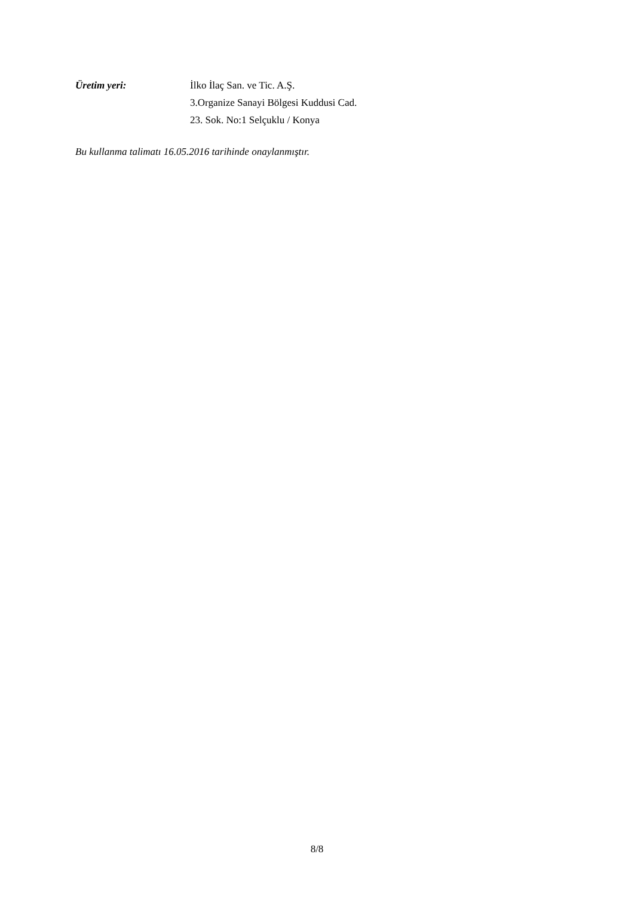Üretim yeri: İlko İlaç San. ve Tic. A.Ş.
3.Organize Sanayi Bölgesi Kuddusi Cad.
23. Sok. No:1 Selçuklu / Konya
Bu kullanma talimatı 16.05.2016 tarihinde onaylanmıştır.
8/8